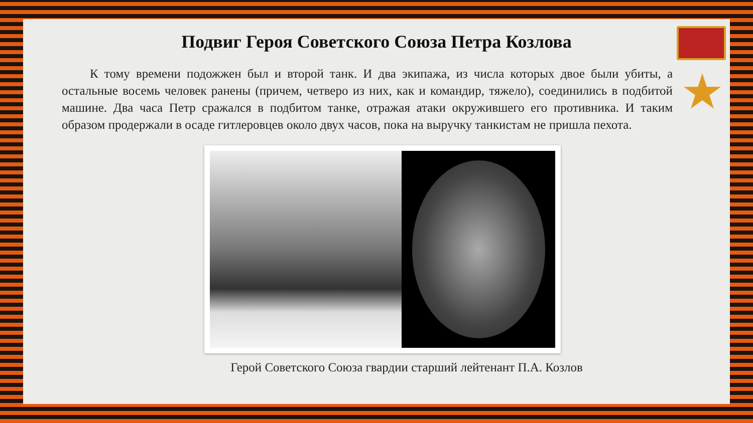★
Подвиг Героя Советского Союза Петра Козлова
К тому времени подожжен был и второй танк. И два экипажа, из числа которых двое были убиты, а остальные восемь человек ранены (причем, четверо из них, как и командир, тяжело), соединились в подбитой машине. Два часа Петр сражался в подбитом танке, отражая атаки окружившего его противника. И таким образом продержали в осаде гитлеровцев около двух часов, пока на выручку танкистам не пришла пехота.
Герой Советского Союза гвардии старший лейтенант П.А. Козлов